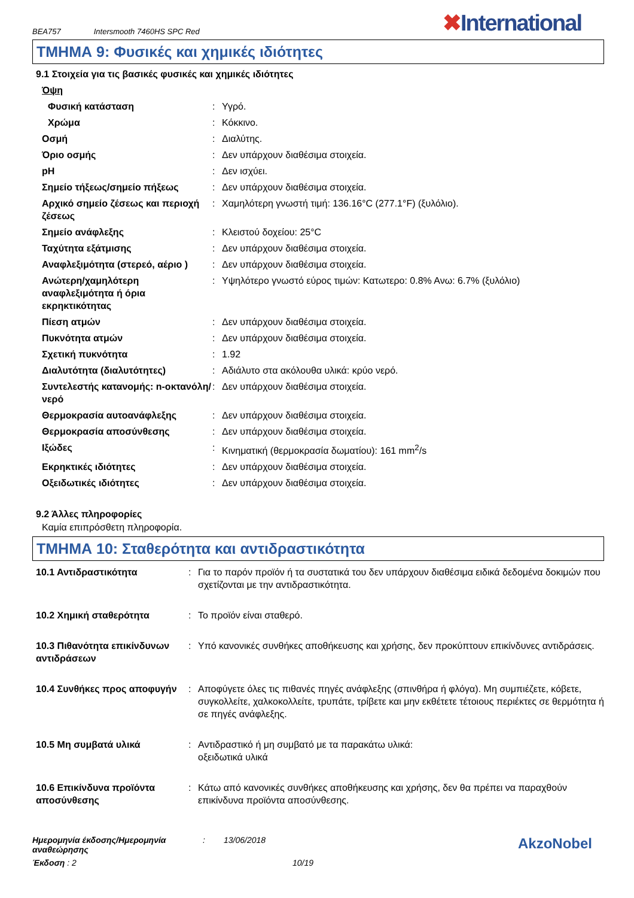BEA757 Intersmooth 7460HS SPC Red
✖International
ΤΜΗΜΑ 9: Φυσικές και χημικές ιδιότητες
9.1 Στοιχεία για τις βασικές φυσικές και χημικές ιδιότητες
| Όψη | | |
| Φυσική κατάσταση | : | Υγρό. |
| Χρώμα | : | Κόκκινο. |
| Οσμή | : | Διαλύτης. |
| Όριο οσμής | : | Δεν υπάρχουν διαθέσιμα στοιχεία. |
| pH | : | Δεν ισχύει. |
| Σημείο τήξεως/σημείο πήξεως | : | Δεν υπάρχουν διαθέσιμα στοιχεία. |
| Αρχικό σημείο ζέσεως και περιοχή ζέσεως | : | Χαμηλότερη γνωστή τιμή: 136.16°C (277.1°F) (ξυλόλιο). |
| Σημείο ανάφλεξης | : | Κλειστού δοχείου: 25°C |
| Ταχύτητα εξάτμισης | : | Δεν υπάρχουν διαθέσιμα στοιχεία. |
| Αναφλεξιμότητα (στερεό, αέριο ) | : | Δεν υπάρχουν διαθέσιμα στοιχεία. |
| Ανώτερη/χαμηλότερη αναφλεξιμότητα ή όρια εκρηκτικότητας | : | Υψηλότερο γνωστό εύρος τιμών: Κατωτερο: 0.8% Ανω: 6.7% (ξυλόλιο) |
| Πίεση ατμών | : | Δεν υπάρχουν διαθέσιμα στοιχεία. |
| Πυκνότητα ατμών | : | Δεν υπάρχουν διαθέσιμα στοιχεία. |
| Σχετική πυκνότητα | : | 1.92 |
| Διαλυτότητα (διαλυτότητες) | : | Αδιάλυτο στα ακόλουθα υλικά: κρύο νερό. |
| Συντελεστής κατανομής: n-οκτανόλη/νερό | : | Δεν υπάρχουν διαθέσιμα στοιχεία. |
| Θερμοκρασία αυτοανάφλεξης | : | Δεν υπάρχουν διαθέσιμα στοιχεία. |
| Θερμοκρασία αποσύνθεσης | : | Δεν υπάρχουν διαθέσιμα στοιχεία. |
| Ιξώδες | : | Κινηματική (θερμοκρασία δωματίου): 161 mm<sup>2</sup>/s |
| Εκρηκτικές ιδιότητες | : | Δεν υπάρχουν διαθέσιμα στοιχεία. |
| Οξειδωτικές ιδιότητες | : | Δεν υπάρχουν διαθέσιμα στοιχεία. |
9.2 Άλλες πληροφορίες
Καμία επιπρόσθετη πληροφορία.
ΤΜΗΜΑ 10: Σταθερότητα και αντιδραστικότητα
| 10.1 Αντιδραστικότητα | : | Για το παρόν προϊόν ή τα συστατικά του δεν υπάρχουν διαθέσιμα ειδικά δεδομένα δοκιμών που σχετίζονται με την αντιδραστικότητα. |
| 10.2 Χημική σταθερότητα | : | Το προϊόν είναι σταθερό. |
| 10.3 Πιθανότητα επικίνδυνων αντιδράσεων | : | Υπό κανονικές συνθήκες αποθήκευσης και χρήσης, δεν προκύπτουν επικίνδυνες αντιδράσεις. |
| 10.4 Συνθήκες προς αποφυγήν | : | Αποφύγετε όλες τις πιθανές πηγές ανάφλεξης (σπινθήρα ή φλόγα). Μη συμπιέζετε, κόβετε, συγκολλείτε, χαλκοκολλείτε, τρυπάτε, τρίβετε και μην εκθέτετε τέτοιους περιέκτες σε θερμότητα ή σε πηγές ανάφλεξης. |
| 10.5 Μη συμβατά υλικά | : | Αντιδραστικό ή μη συμβατό με τα παρακάτω υλικά: οξειδωτικά υλικά |
| 10.6 Επικίνδυνα προϊόντα αποσύνθεσης | : | Κάτω από κανονικές συνθήκες αποθήκευσης και χρήσης, δεν θα πρέπει να παραχθούν επικίνδυνα προϊόντα αποσύνθεσης. |
Ημερομηνία έκδοσης/Ημερομηνία αναθεώρησης
: 13/06/2018
AkzoNobel
Έκδοση : 2 10/19